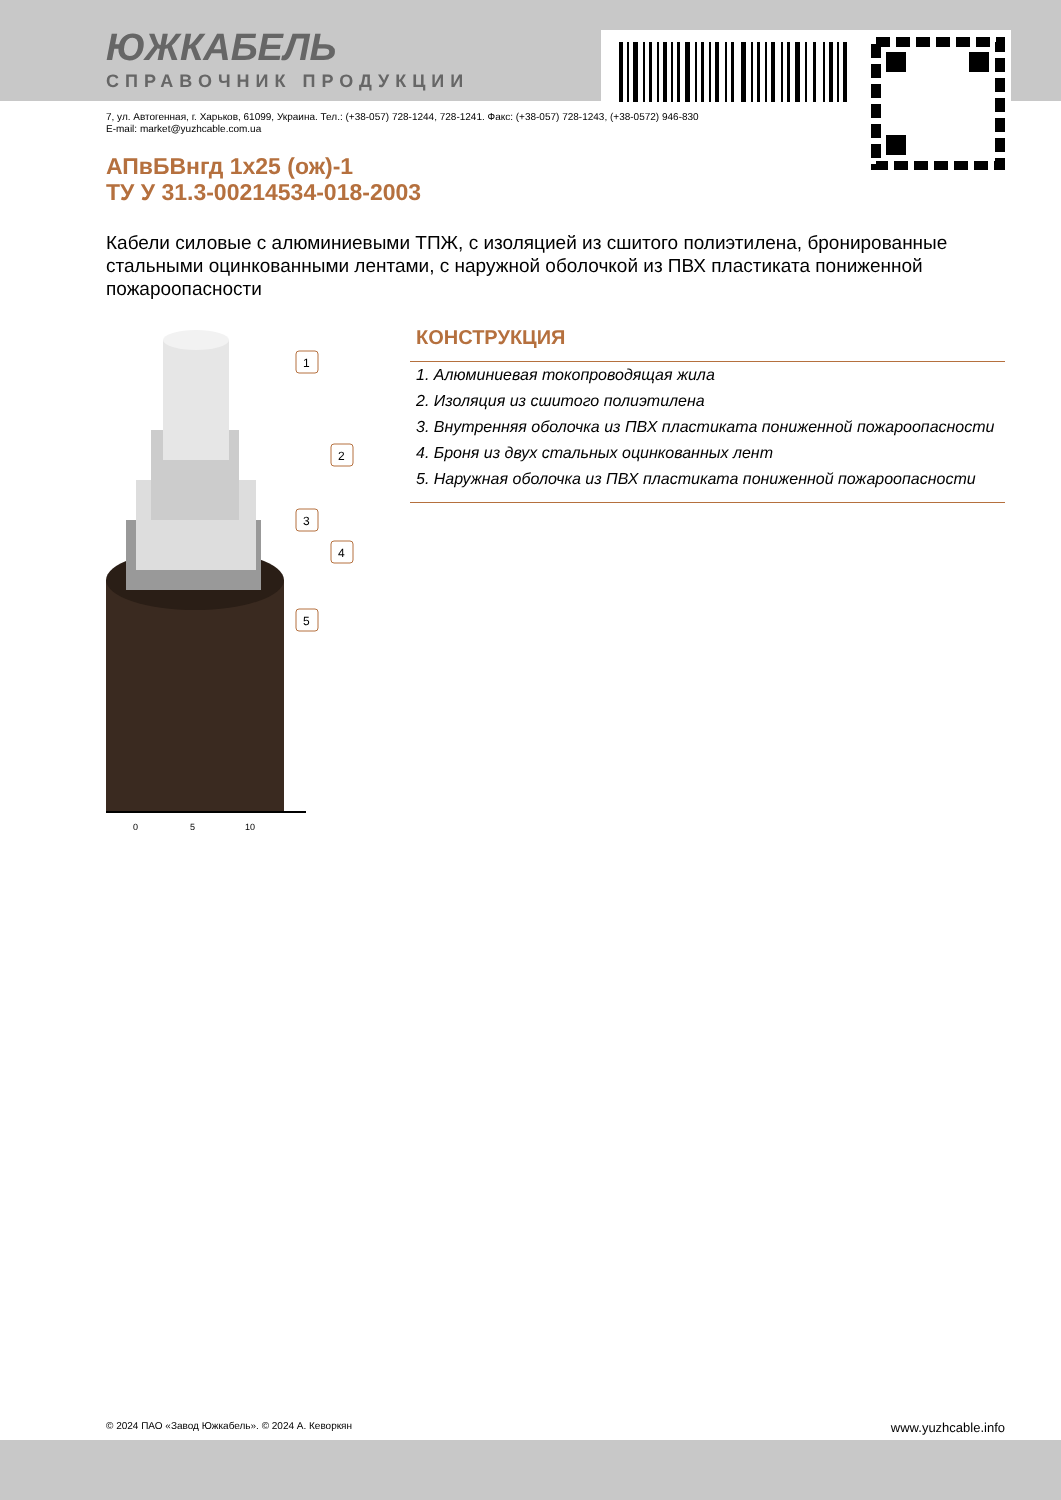ЮЖКАБЕЛЬ
СПРАВОЧНИК ПРОДУКЦИИ
7, ул. Автогенная, г. Харьков, 61099, Украина. Тел.: (+38-057) 728-1244, 728-1241. Факс: (+38-057) 728-1243, (+38-0572) 946-830
E-mail: market@yuzhcable.com.ua
АПвБВнгд 1x25 (ож)-1
ТУ У 31.3-00214534-018-2003
Кабели силовые с алюминиевыми ТПЖ, с изоляцией из сшитого полиэтилена, бронированные стальными оцинкованными лентами, с наружной оболочкой из ПВХ пластиката пониженной пожароопасности
0
5
10
1
2
3
4
5
КОНСТРУКЦИЯ
1. Алюминиевая токопроводящая жила
2. Изоляция из сшитого полиэтилена
3. Внутренняя оболочка из ПВХ пластиката пониженной пожароопасности
4. Броня из двух стальных оцинкованных лент
5. Наружная оболочка из ПВХ пластиката пониженной пожароопасности
© 2024 ПАО «Завод Южкабель». © 2024 А. Кеворкян www.yuzhcable.info